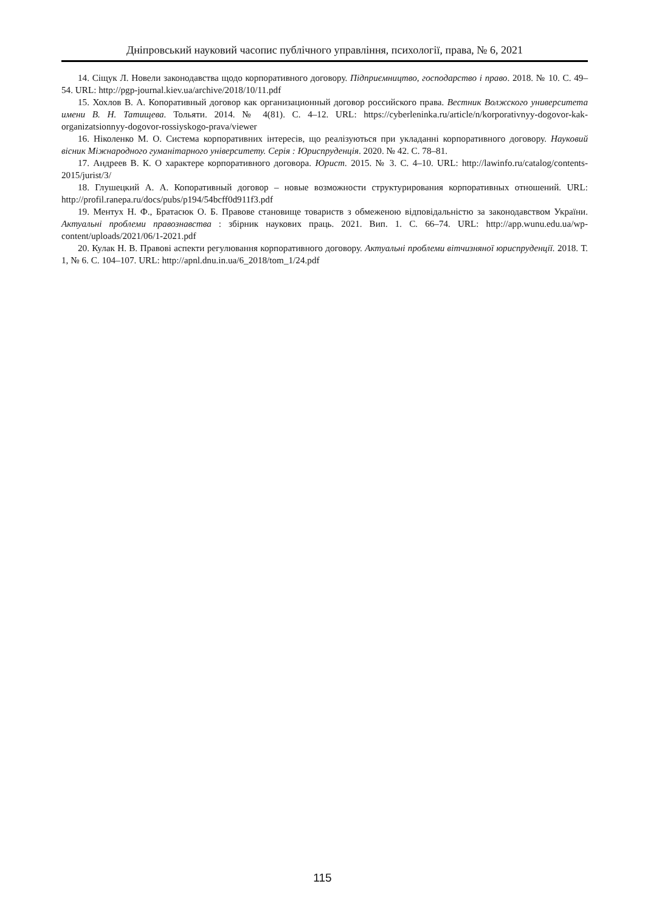Дніпровський науковий часопис публічного управління, психології, права, № 6, 2021
14. Сіщук Л. Новели законодавства щодо корпоративного договору. Підприємництво, господарство і право. 2018. № 10. С. 49–54. URL: http://pgp-journal.kiev.ua/archive/2018/10/11.pdf
15. Хохлов В. А. Копоративный договор как организационный договор российского права. Вестник Волжского университета имени В. Н. Татищева. Тольяти. 2014. № 4(81). С. 4–12. URL: https://cyberleninka.ru/article/n/korporativnyy-dogovor-kak-organizatsionnyy-dogovor-rossiyskogo-prava/viewer
16. Ніколенко М. О. Система корпоративних інтересів, що реалізуються при укладанні корпоративного договору. Науковий вісник Міжнародного гуманітарного університету. Серія : Юриспруденція. 2020. № 42. С. 78–81.
17. Андреев В. К. О характере корпоративного договора. Юрист. 2015. № 3. С. 4–10. URL: http://lawinfo.ru/catalog/contents-2015/jurist/3/
18. Глушецкий А. А. Копоративный договор – новые возможности структурирования корпоративных отношений. URL: http://profil.ranepa.ru/docs/pubs/p194/54bcff0d911f3.pdf
19. Ментух Н. Ф., Братасюк О. Б. Правове становище товариств з обмеженою відповідальністю за законодавством України. Актуальні проблеми правознавства : збірник наукових праць. 2021. Вип. 1. С. 66–74. URL: http://app.wunu.edu.ua/wp-content/uploads/2021/06/1-2021.pdf
20. Кулак Н. В. Правові аспекти регулювання корпоративного договору. Актуальні проблеми вітчизняної юриспруденції. 2018. Т. 1, № 6. С. 104–107. URL: http://apnl.dnu.in.ua/6_2018/tom_1/24.pdf
115